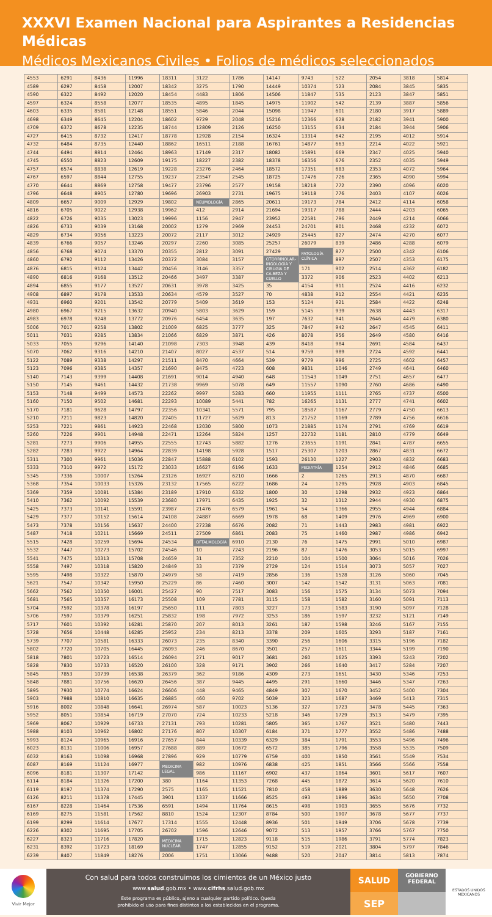XXXVI Examen Nacional para Aspirantes a Residencias Médicas
Médicos Mexicanos Civiles • Folios de médicos seleccionados
| 4553 | 6291 | 8436 | 11996 | 18311 | 3122 | 1786 | 14147 | 9743 | 522 | 2054 | 3818 | 5814 |
| 4589 | 6297 | 8458 | 12007 | 18342 | 3275 | 1790 | 14449 | 10374 | 523 | 2084 | 3845 | 5835 |
| 4590 | 6322 | 8492 | 12020 | 18454 | 4483 | 1806 | 14506 | 11847 | 535 | 2123 | 3847 | 5851 |
| 4597 | 6324 | 8558 | 12077 | 18535 | 4895 | 1845 | 14975 | 11902 | 542 | 2139 | 3887 | 5856 |
| 4603 | 6335 | 8581 | 12148 | 18551 | 5846 | 2044 | 15098 | 11947 | 601 | 2180 | 3917 | 5889 |
| 4698 | 6349 | 8645 | 12204 | 18602 | 9729 | 2048 | 15216 | 12366 | 628 | 2182 | 3941 | 5900 |
| 4709 | 6372 | 8678 | 12235 | 18744 | 12809 | 2126 | 16250 | 13155 | 634 | 2184 | 3944 | 5906 |
| 4727 | 6415 | 8732 | 12417 | 18778 | 12928 | 2154 | 16324 | 13314 | 642 | 2195 | 4012 | 5914 |
| 4732 | 6484 | 8735 | 12440 | 18862 | 16511 | 2188 | 16761 | 14877 | 663 | 2214 | 4022 | 5921 |
| 4744 | 6494 | 8814 | 12464 | 18963 | 17149 | 2317 | 18082 | 15891 | 669 | 2347 | 4025 | 5940 |
| 4745 | 6550 | 8823 | 12609 | 19175 | 18227 | 2382 | 18378 | 16356 | 676 | 2352 | 4035 | 5949 |
| 4757 | 6574 | 8838 | 12619 | 19228 | 23276 | 2464 | 18572 | 17351 | 683 | 2353 | 4072 | 5964 |
| 4767 | 6597 | 8844 | 12755 | 19237 | 23547 | 2545 | 18725 | 17476 | 726 | 2365 | 4090 | 5994 |
| 4770 | 6644 | 8869 | 12758 | 19477 | 23796 | 2577 | 19158 | 18218 | 772 | 2390 | 4096 | 6020 |
| 4796 | 6648 | 8905 | 12780 | 19696 | 26903 | 2731 | 19675 | 19118 | 776 | 2403 | 4107 | 6026 |
| 4809 | 6657 | 9009 | 12929 | 19802 | NEUMOLOGÍA | 2865 | 20611 | 19173 | 784 | 2412 | 4114 | 6058 |
| 4816 | 6705 | 9022 | 12938 | 19962 | 412 | 2914 | 21694 | 19317 | 788 | 2444 | 4203 | 6065 |
| 4822 | 6726 | 9035 | 13023 | 19996 | 1156 | 2947 | 23952 | 22581 | 796 | 2449 | 4214 | 6066 |
| 4826 | 6733 | 9039 | 13168 | 20002 | 1279 | 2969 | 24453 | 24701 | 801 | 2468 | 4232 | 6072 |
| 4829 | 6734 | 9056 | 13223 | 20072 | 2117 | 3012 | 24929 | 25445 | 827 | 2474 | 4270 | 6077 |
| 4839 | 6766 | 9057 | 13246 | 20297 | 2260 | 3085 | 25257 | 26079 | 839 | 2486 | 4288 | 6079 |
| 4856 | 6768 | 9074 | 13370 | 20355 | 2812 | 3091 | 27429 | PATOLOGÍA CLÍNICA | 877 | 2500 | 4342 | 6106 |
| 4860 | 6792 | 9112 | 13426 | 20372 | 3084 | 3157 | OTORRINOLAR-INGOLOGÍA Y CIRUGIA DE CA-BEZA Y CUELLO | | 897 | 2507 | 4353 | 6175 |
| 4876 | 6815 | 9124 | 13442 | 20456 | 3146 | 3357 | | 171 | 902 | 2514 | 4362 | 6182 |
| 4890 | 6816 | 9168 | 13512 | 20466 | 3497 | 3387 | | 3372 | 906 | 2523 | 4402 | 6213 |
| 4894 | 6855 | 9177 | 13527 | 20631 | 3978 | 3425 | 35 | 4154 | 911 | 2524 | 4416 | 6232 |
| 4908 | 6897 | 9178 | 13533 | 20634 | 4579 | 3527 | 70 | 4838 | 912 | 2554 | 4421 | 6235 |
| 4931 | 6960 | 9201 | 13542 | 20779 | 5409 | 3619 | 153 | 5124 | 921 | 2584 | 4422 | 6248 |
| 4980 | 6967 | 9215 | 13632 | 20940 | 5803 | 3629 | 159 | 5145 | 939 | 2638 | 4443 | 6317 |
| 4983 | 6978 | 9248 | 13772 | 20976 | 6454 | 3635 | 197 | 7632 | 941 | 2646 | 4479 | 6380 |
| 5006 | 7017 | 9258 | 13802 | 21009 | 6825 | 3777 | 325 | 7847 | 942 | 2647 | 4545 | 6411 |
| 5011 | 7031 | 9285 | 13834 | 21066 | 6829 | 3871 | 426 | 8078 | 956 | 2649 | 4580 | 6416 |
| 5033 | 7055 | 9296 | 14140 | 21098 | 7303 | 3948 | 439 | 8418 | 984 | 2691 | 4584 | 6437 |
| 5070 | 7062 | 9316 | 14210 | 21407 | 8027 | 4537 | 514 | 9759 | 989 | 2724 | 4592 | 6441 |
| 5122 | 7089 | 9338 | 14297 | 21511 | 8470 | 4664 | 539 | 9779 | 996 | 2725 | 4602 | 6457 |
| 5123 | 7096 | 9385 | 14357 | 21690 | 8475 | 4723 | 608 | 9831 | 1046 | 2749 | 4641 | 6460 |
| 5140 | 7143 | 9399 | 14408 | 21691 | 9014 | 4940 | 648 | 11543 | 1049 | 2751 | 4657 | 6477 |
| 5150 | 7145 | 9461 | 14432 | 21738 | 9969 | 5078 | 649 | 11557 | 1090 | 2760 | 4686 | 6490 |
| 5153 | 7148 | 9499 | 14573 | 22262 | 9997 | 5283 | 660 | 11955 | 1111 | 2765 | 4737 | 6500 |
| 5160 | 7150 | 9502 | 14681 | 22293 | 10089 | 5441 | 782 | 16265 | 1131 | 2777 | 4741 | 6602 |
| 5170 | 7181 | 9628 | 14797 | 22356 | 10341 | 5571 | 795 | 18587 | 1167 | 2779 | 4750 | 6613 |
| 5210 | 7211 | 9823 | 14820 | 22405 | 11727 | 5629 | 813 | 21752 | 1169 | 2789 | 4756 | 6616 |
| 5253 | 7221 | 9861 | 14923 | 22468 | 12030 | 5800 | 1073 | 21885 | 1174 | 2791 | 4769 | 6619 |
| 5260 | 7226 | 9901 | 14948 | 22471 | 12264 | 5824 | 1257 | 22732 | 1181 | 2810 | 4779 | 6649 |
| 5281 | 7273 | 9906 | 14955 | 22555 | 12743 | 5882 | 1276 | 23655 | 1191 | 2841 | 4787 | 6655 |
| 5282 | 7283 | 9922 | 14964 | 22839 | 14198 | 5928 | 1517 | 25307 | 1203 | 2867 | 4831 | 6672 |
| 5311 | 7300 | 9961 | 15036 | 22847 | 15888 | 6102 | 1593 | 26130 | 1227 | 2903 | 4832 | 6683 |
| 5333 | 7310 | 9972 | 15172 | 23033 | 16627 | 6196 | 1633 | PEDIATRÍA | 1254 | 2912 | 4846 | 6685 |
| 5345 | 7336 | 10007 | 15264 | 23126 | 16927 | 6210 | 1666 | 2 | 1265 | 2913 | 4870 | 6687 |
| 5368 | 7354 | 10033 | 15326 | 23132 | 17565 | 6222 | 1686 | 24 | 1295 | 2928 | 4903 | 6845 |
| 5369 | 7359 | 10081 | 15384 | 23189 | 17910 | 6332 | 1800 | 30 | 1298 | 2932 | 4923 | 6864 |
| 5410 | 7362 | 10092 | 15539 | 23680 | 17971 | 6435 | 1925 | 32 | 1312 | 2944 | 4930 | 6875 |
| 5425 | 7373 | 10141 | 15591 | 23987 | 21476 | 6579 | 1961 | 54 | 1366 | 2955 | 4944 | 6884 |
| 5429 | 7377 | 10152 | 15614 | 24108 | 24887 | 6669 | 1978 | 68 | 1409 | 2976 | 4969 | 6900 |
| 5473 | 7378 | 10156 | 15637 | 24400 | 27238 | 6676 | 2082 | 71 | 1443 | 2983 | 4981 | 6922 |
| 5487 | 7418 | 10211 | 15669 | 24511 | 27509 | 6861 | 2083 | 75 | 1460 | 2987 | 4986 | 6942 |
| 5515 | 7428 | 10259 | 15694 | 24534 | OFTALMOLOGÍA | 6910 | 2130 | 76 | 1475 | 2991 | 5010 | 6987 |
| 5532 | 7447 | 10273 | 15702 | 24546 | 10 | 7243 | 2196 | 87 | 1476 | 3053 | 5015 | 6997 |
| 5541 | 7475 | 10313 | 15708 | 24659 | 31 | 7352 | 2210 | 104 | 1500 | 3064 | 5016 | 7026 |
| 5558 | 7497 | 10318 | 15820 | 24849 | 33 | 7379 | 2729 | 124 | 1514 | 3073 | 5057 | 7027 |
| 5595 | 7498 | 10322 | 15870 | 24979 | 58 | 7419 | 2856 | 136 | 1528 | 3126 | 5060 | 7045 |
| 5621 | 7547 | 10342 | 15950 | 25229 | 86 | 7460 | 3007 | 142 | 1542 | 3131 | 5063 | 7081 |
| 5662 | 7562 | 10350 | 16001 | 25427 | 90 | 7517 | 3083 | 156 | 1575 | 3134 | 5073 | 7094 |
| 5681 | 7565 | 10357 | 16173 | 25508 | 109 | 7781 | 3115 | 158 | 1582 | 3160 | 5091 | 7113 |
| 5704 | 7592 | 10378 | 16197 | 25650 | 111 | 7803 | 3227 | 173 | 1583 | 3190 | 5097 | 7128 |
| 5706 | 7597 | 10379 | 16251 | 25832 | 198 | 7972 | 3253 | 186 | 1597 | 3232 | 5121 | 7149 |
| 5717 | 7601 | 10392 | 16281 | 25870 | 207 | 8013 | 3261 | 187 | 1598 | 3246 | 5167 | 7155 |
| 5728 | 7656 | 10448 | 16285 | 25952 | 234 | 8213 | 3378 | 209 | 1605 | 3293 | 5187 | 7161 |
| 5739 | 7707 | 10581 | 16333 | 26073 | 235 | 8340 | 3390 | 256 | 1606 | 3315 | 5196 | 7182 |
| 5802 | 7720 | 10705 | 16445 | 26093 | 246 | 8670 | 3501 | 257 | 1611 | 3344 | 5199 | 7190 |
| 5818 | 7801 | 10723 | 16514 | 26094 | 271 | 9017 | 3681 | 260 | 1625 | 3393 | 5243 | 7202 |
| 5828 | 7830 | 10733 | 16520 | 26100 | 328 | 9171 | 3902 | 266 | 1640 | 3417 | 5284 | 7207 |
| 5845 | 7853 | 10739 | 16538 | 26379 | 362 | 9186 | 4309 | 273 | 1651 | 3430 | 5346 | 7253 |
| 5848 | 7881 | 10756 | 16620 | 26456 | 387 | 9445 | 4495 | 291 | 1660 | 3446 | 5347 | 7263 |
| 5895 | 7930 | 10774 | 16624 | 26606 | 448 | 9465 | 4849 | 307 | 1670 | 3452 | 5400 | 7304 |
| 5903 | 7988 | 10810 | 16635 | 26885 | 460 | 9702 | 5039 | 323 | 1687 | 3469 | 5413 | 7315 |
| 5916 | 8002 | 10848 | 16641 | 26974 | 587 | 10023 | 5136 | 327 | 1723 | 3478 | 5445 | 7363 |
| 5952 | 8051 | 10854 | 16719 | 27070 | 724 | 10233 | 5218 | 346 | 1729 | 3513 | 5479 | 7395 |
| 5969 | 8067 | 10929 | 16733 | 27131 | 793 | 10281 | 5805 | 365 | 1767 | 3521 | 5480 | 7443 |
| 5988 | 8103 | 10962 | 16802 | 27176 | 807 | 10307 | 6184 | 371 | 1777 | 3552 | 5486 | 7488 |
| 5993 | 8124 | 10965 | 16916 | 27657 | 844 | 10339 | 6329 | 384 | 1791 | 3553 | 5496 | 7496 |
| 6023 | 8131 | 11006 | 16957 | 27688 | 889 | 10672 | 6572 | 385 | 1796 | 3558 | 5535 | 7509 |
| 6032 | 8163 | 11098 | 16968 | 27896 | 929 | 10779 | 6759 | 400 | 1850 | 3561 | 5549 | 7534 |
| 6087 | 8169 | 11124 | 16977 | MEDICINA LEGAL | 982 | 10976 | 6838 | 425 | 1851 | 3566 | 5566 | 7558 |
| 6096 | 8181 | 11307 | 17142 | | 986 | 11167 | 6902 | 437 | 1864 | 3601 | 5617 | 7607 |
| 6114 | 8184 | 11326 | 17200 | 380 | 1164 | 11353 | 7268 | 445 | 1872 | 3614 | 5620 | 7610 |
| 6119 | 8197 | 11374 | 17290 | 2575 | 1165 | 11521 | 7810 | 458 | 1889 | 3630 | 5648 | 7626 |
| 6126 | 8211 | 11378 | 17445 | 3901 | 1337 | 11666 | 8525 | 493 | 1896 | 3634 | 5650 | 7708 |
| 6167 | 8228 | 11464 | 17536 | 6591 | 1494 | 11764 | 8615 | 498 | 1903 | 3655 | 5676 | 7732 |
| 6169 | 8275 | 11581 | 17562 | 8810 | 1524 | 12307 | 8784 | 500 | 1907 | 3678 | 5677 | 7737 |
| 6199 | 8299 | 11614 | 17677 | 17314 | 1555 | 12448 | 8936 | 501 | 1949 | 3706 | 5678 | 7739 |
| 6226 | 8302 | 11695 | 17705 | 26702 | 1596 | 12646 | 9072 | 513 | 1957 | 3766 | 5767 | 7750 |
| 6227 | 8323 | 11716 | 17820 | MEDICINA NUCLEAR | 1715 | 12823 | 9118 | 515 | 1986 | 3791 | 5774 | 7823 |
| 6231 | 8392 | 11723 | 18169 | | 1747 | 12855 | 9152 | 519 | 2021 | 3804 | 5797 | 7846 |
| 6239 | 8407 | 11849 | 18276 | 2006 | 1751 | 13066 | 9488 | 520 | 2047 | 3814 | 5813 | 7874 |
Vivir Mejor
Con salud para todos construimos los cimientos de un México justo
www.salud.gob.mx • www.cifrhs.salud.gob.mx
Este programa es público, ajeno a cualquier partido político. Queda
prohibido el uso para fines distintos a los establecidos en el programa.
SALUD
GOBIERNO
FEDERAL
SEP
ESTADOS UNIDOS MEXICANOS